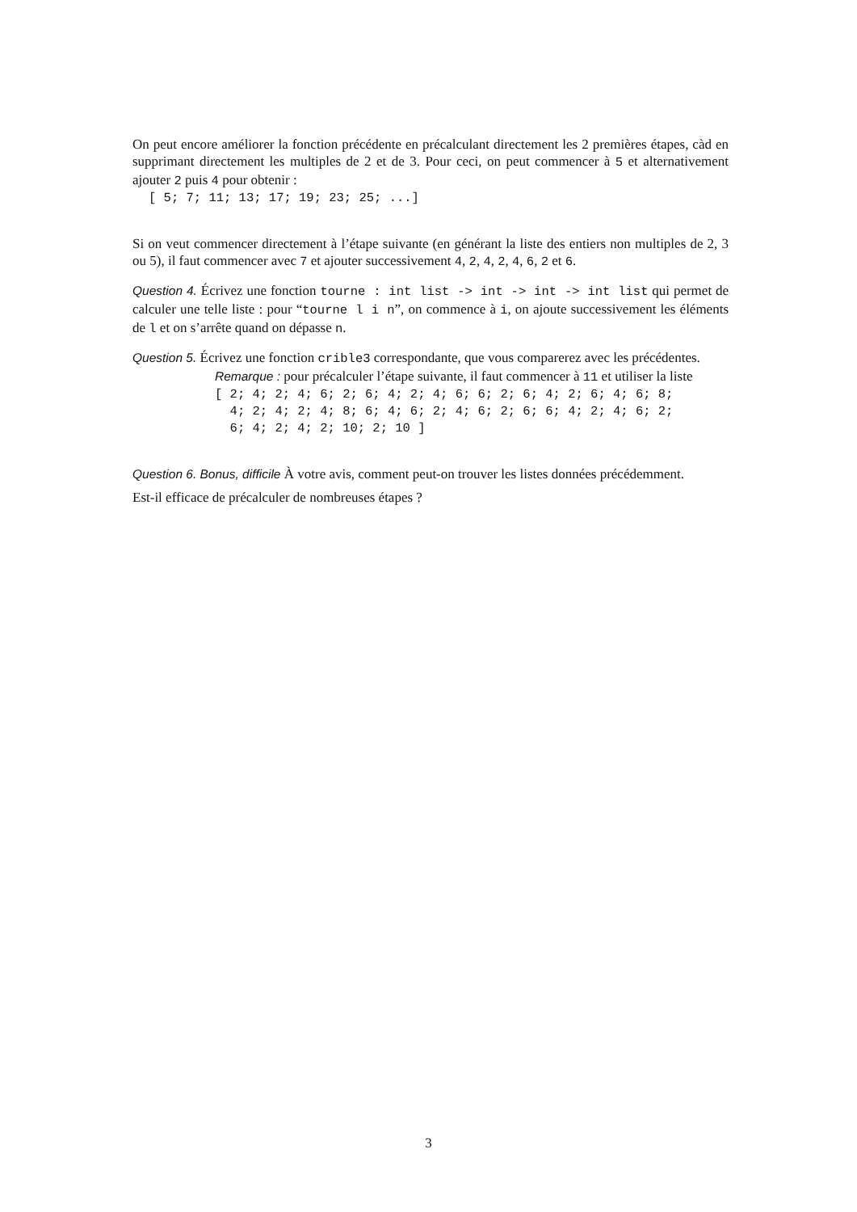On peut encore améliorer la fonction précédente en précalculant directement les 2 premières étapes, càd en supprimant directement les multiples de 2 et de 3. Pour ceci, on peut commencer à 5 et alternativement ajouter 2 puis 4 pour obtenir :
[ 5; 7; 11; 13; 17; 19; 23; 25; ...]
Si on veut commencer directement à l’étape suivante (en générant la liste des entiers non multiples de 2, 3 ou 5), il faut commencer avec 7 et ajouter successivement 4, 2, 4, 2, 4, 6, 2 et 6.
Question 4. Écrivez une fonction tourne : int list -> int -> int -> int list qui permet de calculer une telle liste : pour “tourne l i n”, on commence à i, on ajoute successivement les éléments de l et on s’arrête quand on dépasse n.
Question 5. Écrivez une fonction crible3 correspondante, que vous comparerez avec les précédentes.
Remarque : pour précalculer l’étape suivante, il faut commencer à 11 et utiliser la liste
[ 2; 4; 2; 4; 6; 2; 6; 4; 2; 4; 6; 6; 2; 6; 4; 2; 6; 4; 6; 8;
  4; 2; 4; 2; 4; 8; 6; 4; 6; 2; 4; 6; 2; 6; 6; 4; 2; 4; 6; 2;
  6; 4; 2; 4; 2; 10; 2; 10 ]
Question 6. Bonus, difficile À votre avis, comment peut-on trouver les listes données précédemment.
Est-il efficace de précalculer de nombreuses étapes ?
3